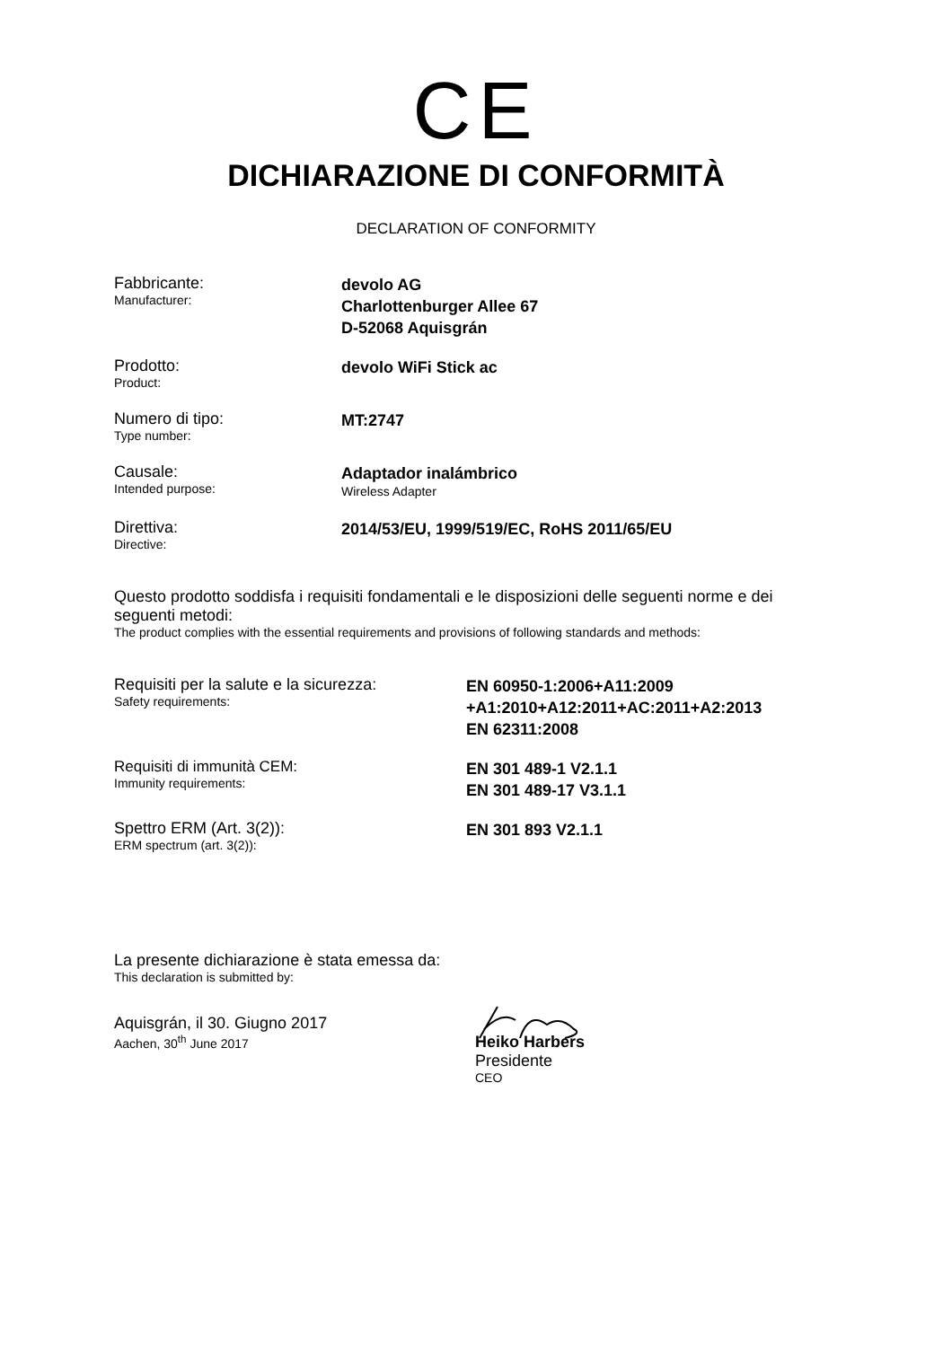CE
DICHIARAZIONE DI CONFORMITÀ
DECLARATION OF CONFORMITY
Fabbricante:
Manufacturer:
devolo AG
Charlottenburger Allee 67
D-52068 Aquisgrán
Prodotto:
Product:
devolo WiFi Stick ac
Numero di tipo:
Type number:
MT:2747
Causale:
Intended purpose:
Adaptador inalámbrico
Wireless Adapter
Direttiva:
Directive:
2014/53/EU, 1999/519/EC, RoHS 2011/65/EU
Questo prodotto soddisfa i requisiti fondamentali e le disposizioni delle seguenti norme e dei seguenti metodi:
The product complies with the essential requirements and provisions of following standards and methods:
Requisiti per la salute e la sicurezza:
Safety requirements:
EN 60950-1:2006+A11:2009
+A1:2010+A12:2011+AC:2011+A2:2013
EN 62311:2008
Requisiti di immunità CEM:
Immunity requirements:
EN 301 489-1 V2.1.1
EN 301 489-17 V3.1.1
Spettro ERM (Art. 3(2)):
ERM spectrum (art. 3(2)):
EN 301 893 V2.1.1
La presente dichiarazione è stata emessa da:
This declaration is submitted by:
Aquisgrán, il 30. Giugno 2017
Aachen, 30<sup>th</sup> June 2017
Heiko Harbers
Presidente
CEO